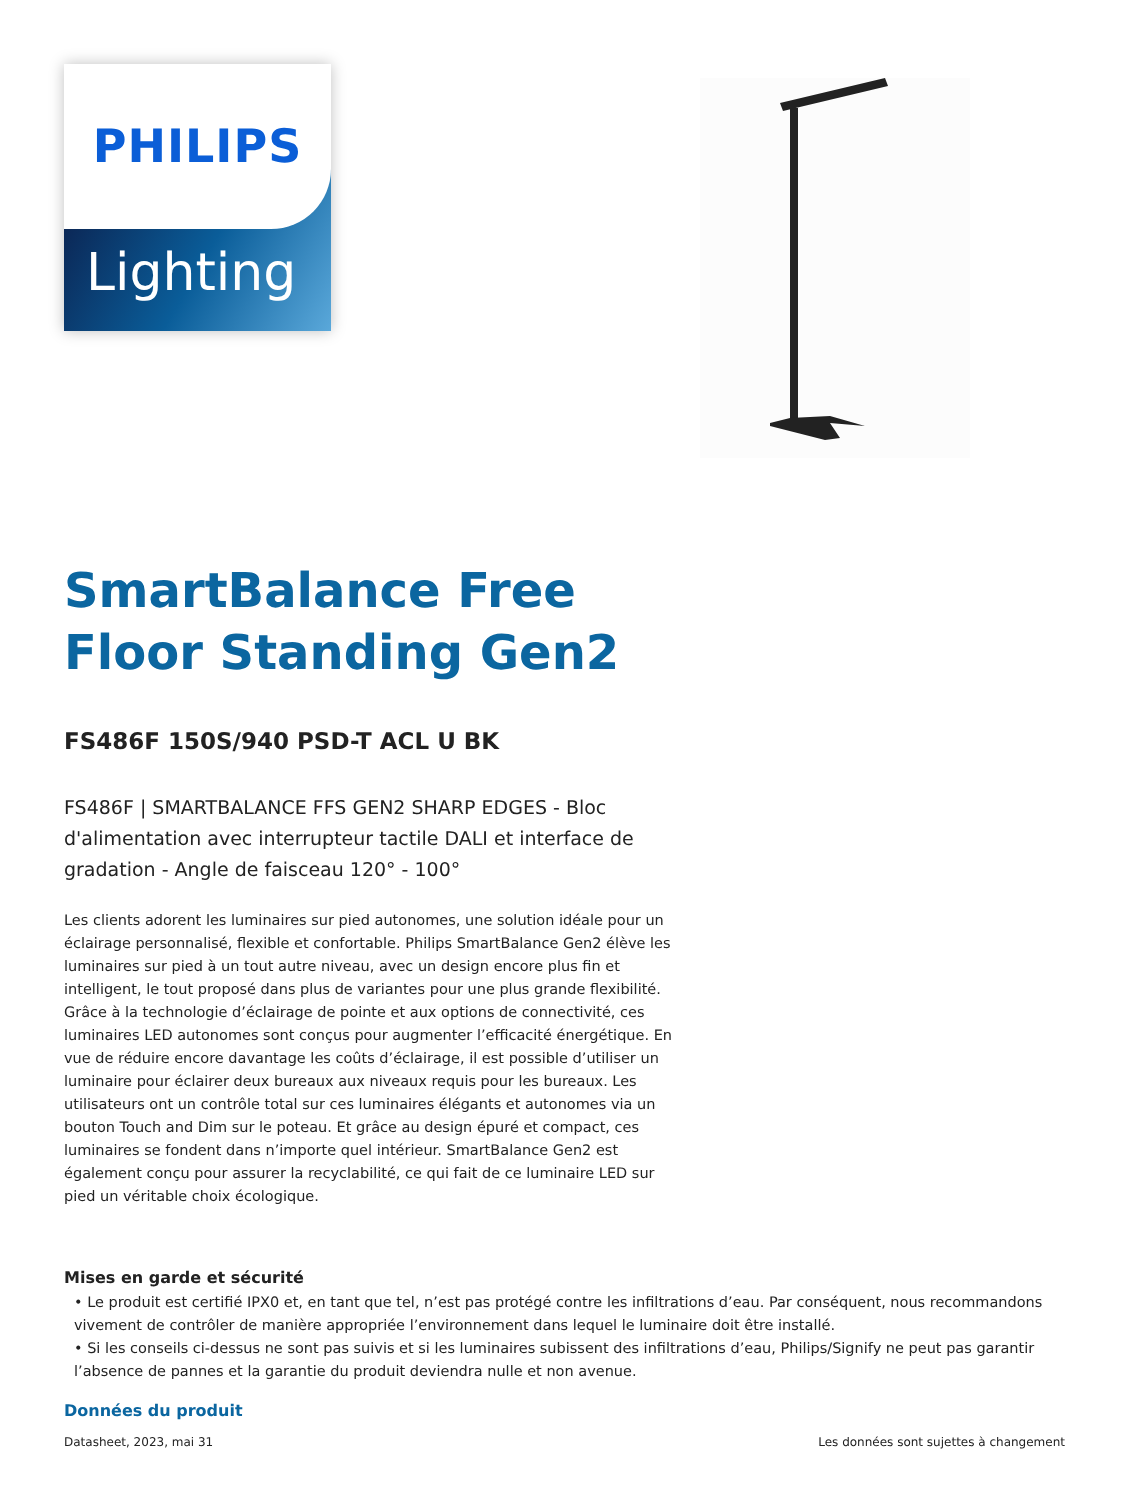PHILIPS
Lighting
SmartBalance Free
Floor Standing Gen2
FS486F 150S/940 PSD-T ACL U BK
FS486F | SMARTBALANCE FFS GEN2 SHARP EDGES - Bloc d'alimentation avec interrupteur tactile DALI et interface de gradation - Angle de faisceau 120° - 100°
Les clients adorent les luminaires sur pied autonomes, une solution idéale pour un éclairage personnalisé, flexible et confortable. Philips SmartBalance Gen2 élève les luminaires sur pied à un tout autre niveau, avec un design encore plus fin et intelligent, le tout proposé dans plus de variantes pour une plus grande flexibilité. Grâce à la technologie d’éclairage de pointe et aux options de connectivité, ces luminaires LED autonomes sont conçus pour augmenter l’efficacité énergétique. En vue de réduire encore davantage les coûts d’éclairage, il est possible d’utiliser un luminaire pour éclairer deux bureaux aux niveaux requis pour les bureaux. Les utilisateurs ont un contrôle total sur ces luminaires élégants et autonomes via un bouton Touch and Dim sur le poteau. Et grâce au design épuré et compact, ces luminaires se fondent dans n’importe quel intérieur. SmartBalance Gen2 est également conçu pour assurer la recyclabilité, ce qui fait de ce luminaire LED sur pied un véritable choix écologique.
Mises en garde et sécurité
• Le produit est certifié IPX0 et, en tant que tel, n’est pas protégé contre les infiltrations d’eau. Par conséquent, nous recommandons vivement de contrôler de manière appropriée l’environnement dans lequel le luminaire doit être installé.
• Si les conseils ci-dessus ne sont pas suivis et si les luminaires subissent des infiltrations d’eau, Philips/Signify ne peut pas garantir l’absence de pannes et la garantie du produit deviendra nulle et non avenue.
Données du produit
Datasheet, 2023, mai 31 Les données sont sujettes à changement